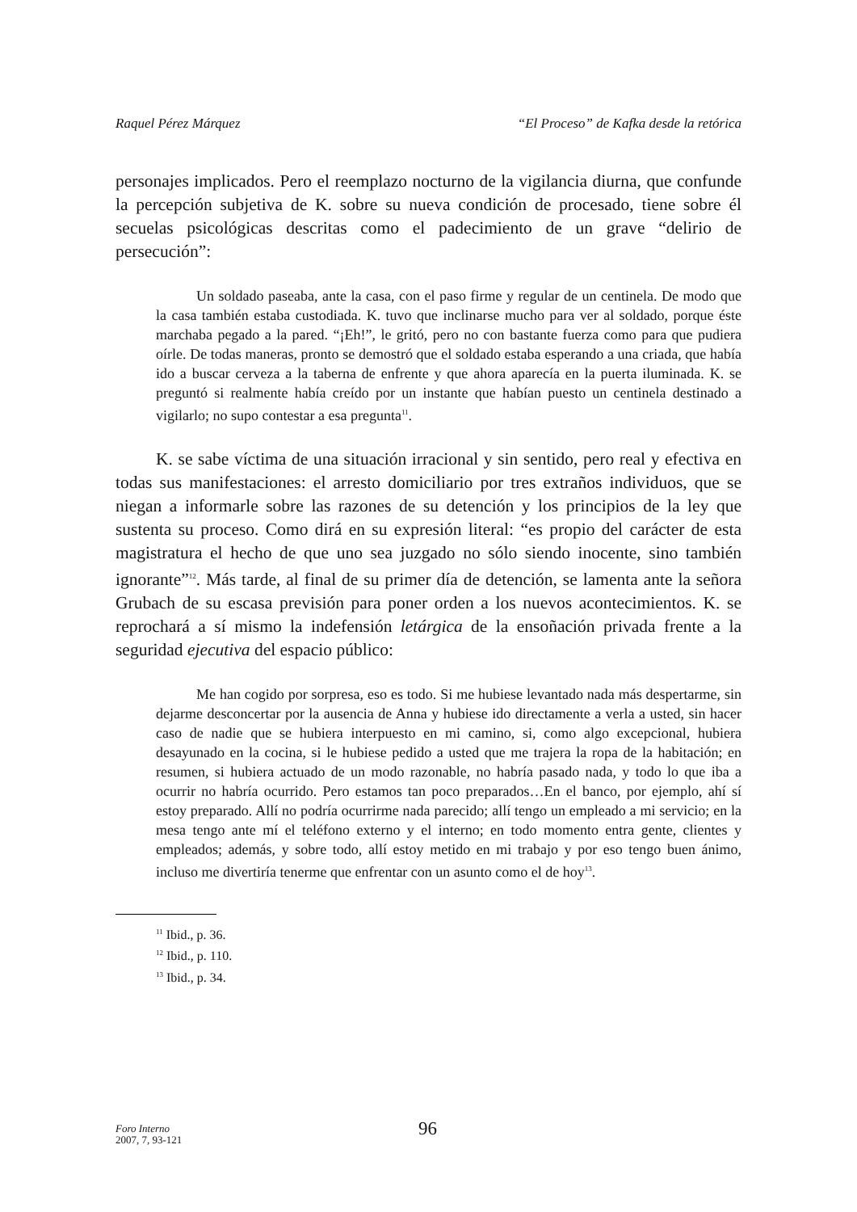Raquel Pérez Márquez “El Proceso” de Kafka desde la retórica
personajes implicados. Pero el reemplazo nocturno de la vigilancia diurna, que confunde la percepción subjetiva de K. sobre su nueva condición de procesado, tiene sobre él secuelas psicológicas descritas como el padecimiento de un grave “delirio de persecución”:
Un soldado paseaba, ante la casa, con el paso firme y regular de un centinela. De modo que la casa también estaba custodiada. K. tuvo que inclinarse mucho para ver al soldado, porque éste marchaba pegado a la pared. “¡Eh!”, le gritó, pero no con bastante fuerza como para que pudiera oírle. De todas maneras, pronto se demostró que el soldado estaba esperando a una criada, que había ido a buscar cerveza a la taberna de enfrente y que ahora aparecía en la puerta iluminada. K. se preguntó si realmente había creído por un instante que habían puesto un centinela destinado a vigilarlo; no supo contestar a esa pregunta<sup>11</sup>.
K. se sabe víctima de una situación irracional y sin sentido, pero real y efectiva en todas sus manifestaciones: el arresto domiciliario por tres extraños individuos, que se niegan a informarle sobre las razones de su detención y los principios de la ley que sustenta su proceso. Como dirá en su expresión literal: “es propio del carácter de esta magistratura el hecho de que uno sea juzgado no sólo siendo inocente, sino también ignorante”<sup>12</sup>. Más tarde, al final de su primer día de detención, se lamenta ante la señora Grubach de su escasa previsión para poner orden a los nuevos acontecimientos. K. se reprochará a sí mismo la indefensión letárgica de la ensoñación privada frente a la seguridad ejecutiva del espacio público:
Me han cogido por sorpresa, eso es todo. Si me hubiese levantado nada más despertarme, sin dejarme desconcertar por la ausencia de Anna y hubiese ido directamente a verla a usted, sin hacer caso de nadie que se hubiera interpuesto en mi camino, si, como algo excepcional, hubiera desayunado en la cocina, si le hubiese pedido a usted que me trajera la ropa de la habitación; en resumen, si hubiera actuado de un modo razonable, no habría pasado nada, y todo lo que iba a ocurrir no habría ocurrido. Pero estamos tan poco preparados…En el banco, por ejemplo, ahí sí estoy preparado. Allí no podría ocurrirme nada parecido; allí tengo un empleado a mi servicio; en la mesa tengo ante mí el teléfono externo y el interno; en todo momento entra gente, clientes y empleados; además, y sobre todo, allí estoy metido en mi trabajo y por eso tengo buen ánimo, incluso me divertiría tenerme que enfrentar con un asunto como el de hoy<sup>13</sup>.
<sup>11</sup> Ibid., p. 36.
<sup>12</sup> Ibid., p. 110.
<sup>13</sup> Ibid., p. 34.
Foro Interno
2007, 7, 93-121
96